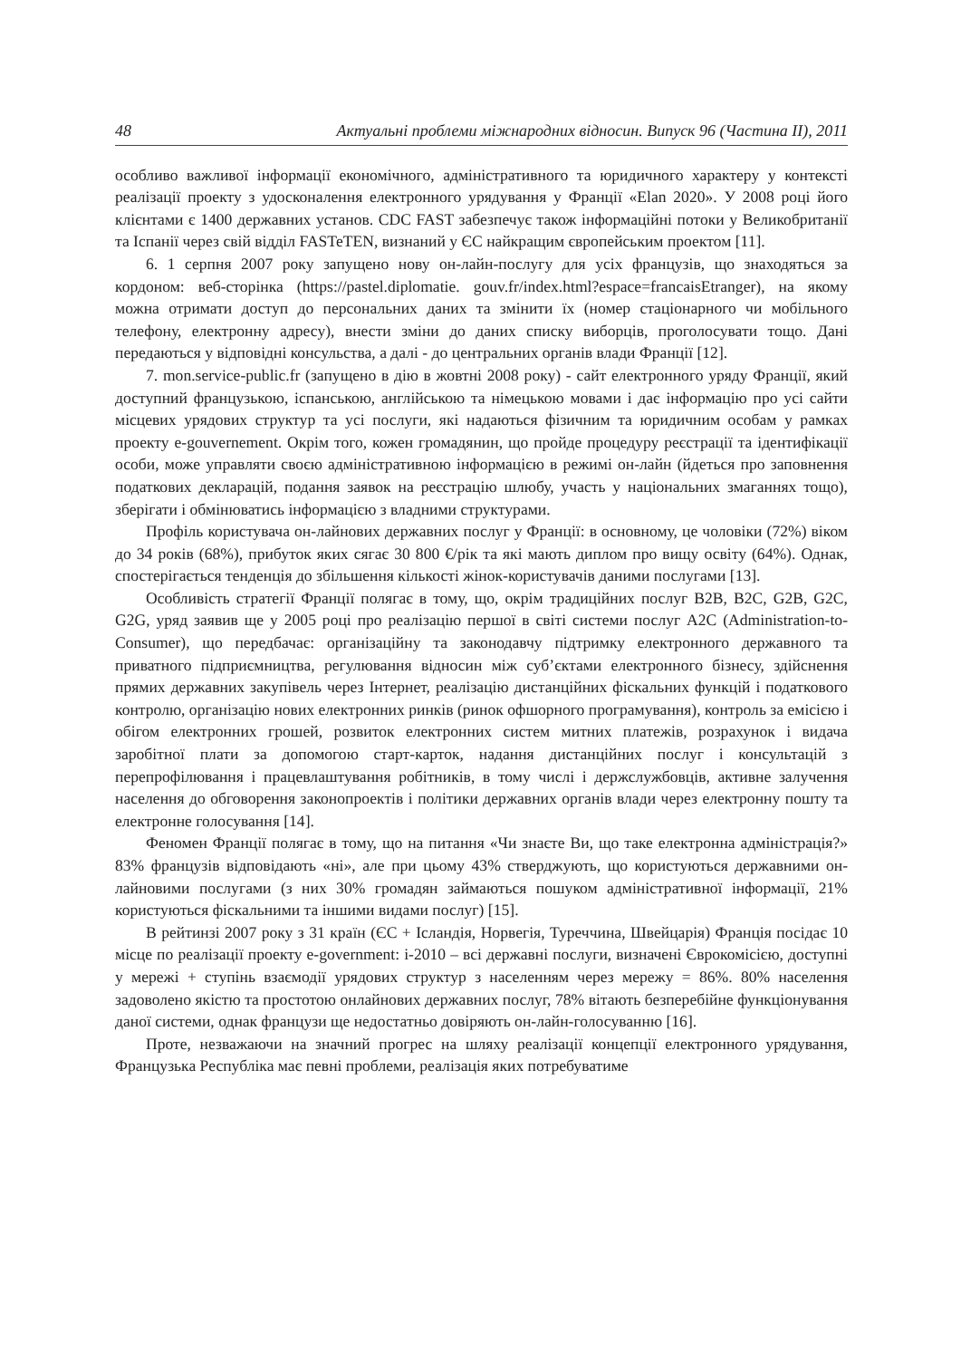48 Актуальні проблеми міжнародних відносин. Випуск 96 (Частина ІІ), 2011
особливо важливої інформації економічного, адміністративного та юридичного характеру у контексті реалізації проекту з удосконалення електронного урядування у Франції «Elan 2020». У 2008 році його клієнтами є 1400 державних установ. CDC FAST забезпечує також інформаційні потоки у Великобританії та Іспанії через свій відділ FASTeTEN, визнаний у ЄС найкращим європейським проектом [11].
6. 1 серпня 2007 року запущено нову он-лайн-послугу для усіх французів, що знаходяться за кордоном: веб-сторінка (https://pastel.diplomatie. gouv.fr/index.html?espace=francaisEtranger), на якому можна отримати доступ до персональних даних та змінити їх (номер стаціонарного чи мобільного телефону, електронну адресу), внести зміни до даних списку виборців, проголосувати тощо. Дані передаються у відповідні консульства, а далі - до центральних органів влади Франції [12].
7. mon.service-public.fr (запущено в дію в жовтні 2008 року) - сайт електронного уряду Франції, який доступний французькою, іспанською, англійською та німецькою мовами і дає інформацію про усі сайти місцевих урядових структур та усі послуги, які надаються фізичним та юридичним особам у рамках проекту e-gouvernement. Окрім того, кожен громадянин, що пройде процедуру реєстрації та ідентифікації особи, може управляти своєю адміністративною інформацією в режимі он-лайн (йдеться про заповнення податкових декларацій, подання заявок на реєстрацію шлюбу, участь у національних змаганнях тощо), зберігати і обмінюватись інформацією з владними структурами.
Профіль користувача он-лайнових державних послуг у Франції: в основному, це чоловіки (72%) віком до 34 років (68%), прибуток яких сягає 30 800 €/рік та які мають диплом про вищу освіту (64%). Однак, спостерігається тенденція до збільшення кількості жінок-користувачів даними послугами [13].
Особливість стратегії Франції полягає в тому, що, окрім традиційних послуг B2B, B2C, G2B, G2C, G2G, уряд заявив ще у 2005 році про реалізацію першої в світі системи послуг A2C (Administration-to-Consumer), що передбачає: організаційну та законодавчу підтримку електронного державного та приватного підприємництва, регулювання відносин між суб’єктами електронного бізнесу, здійснення прямих державних закупівель через Інтернет, реалізацію дистанційних фіскальних функцій і податкового контролю, організацію нових електронних ринків (ринок офшорного програмування), контроль за емісією і обігом електронних грошей, розвиток електронних систем митних платежів, розрахунок і видача заробітної плати за допомогою старт-карток, надання дистанційних послуг і консультацій з перепрофілювання і працевлаштування робітників, в тому числі і держслужбовців, активне залучення населення до обговорення законопроектів і політики державних органів влади через електронну пошту та електронне голосування [14].
Феномен Франції полягає в тому, що на питання «Чи знаєте Ви, що таке електронна адміністрація?» 83% французів відповідають «ні», але при цьому 43% стверджують, що користуються державними он-лайновими послугами (з них 30% громадян займаються пошуком адміністративної інформації, 21% користуються фіскальними та іншими видами послуг) [15].
В рейтинзі 2007 року з 31 країн (ЄС + Ісландія, Норвегія, Туреччина, Швейцарія) Франція посідає 10 місце по реалізації проекту e-government: i-2010 – всі державні послуги, визначені Єврокомісією, доступні у мережі + ступінь взаємодії урядових структур з населенням через мережу = 86%. 80% населення задоволено якістю та простотою онлайнових державних послуг, 78% вітають безперебійне функціонування даної системи, однак французи ще недостатньо довіряють он-лайн-голосуванню [16].
Проте, незважаючи на значний прогрес на шляху реалізації концепції електронного урядування, Французька Республіка має певні проблеми, реалізація яких потребуватиме